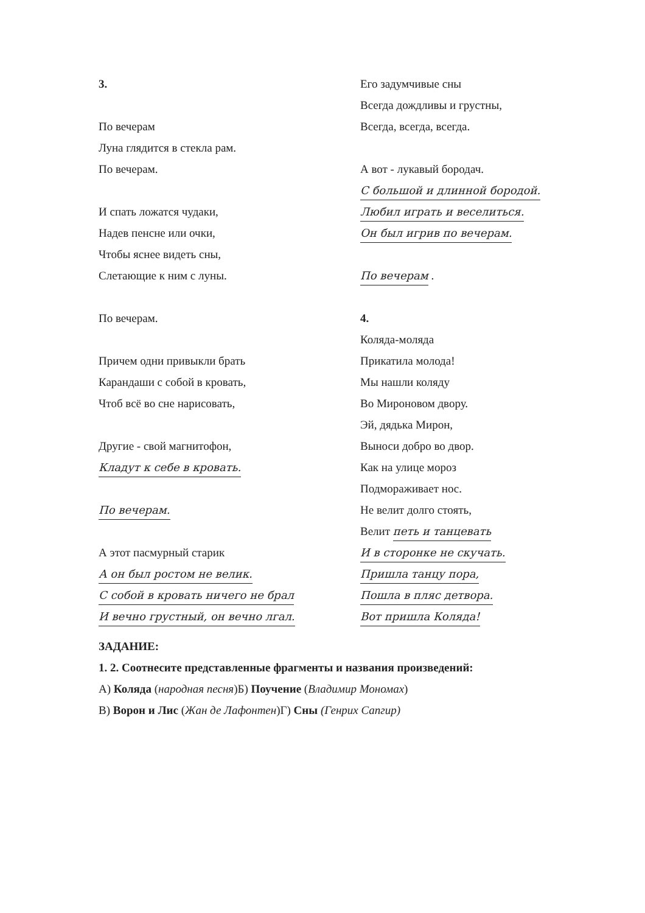3.
По вечерам
Луна глядится в стекла рам.
По вечерам.
И спать ложатся чудаки,
Надев пенсне или очки,
Чтобы яснее видеть сны,
Слетающие к ним с луны.
По вечерам.
Причем одни привыкли брать
Карандаши с собой в кровать,
Чтоб всё во сне нарисовать,
Другие - свой магнитофон,
Кладут к себе в кровать.
По вечерам.
А этот пасмурный старик
А он был ростом не велик.
С собой в кровать ничего не брал
И вечно грустный, он вечно лгал.
Его задумчивые сны
Всегда дождливы и грустны,
Всегда, всегда, всегда.
А вот - лукавый бородач.
С большой и длинной бородой.
Любил играть и веселиться.
Он был игрив по вечерам.
По вечерам .
4.
Коляда-моляда
Прикатила молода!
Мы нашли коляду
Во Мироновом двору.
Эй, дядька Мирон,
Выноси добро во двор.
Как на улице мороз
Подмораживает нос.
Не велит долго стоять,
Велит петь и танцевать
И в сторонке не скучать.
Пришла танцу пора,
Пошла в пляс детвора.
Вот пришла Коляда!
ЗАДАНИЕ:
1. 2. Соотнесите представленные фрагменты и названия произведений:
А) Коляда (народная песня) Б) Поучение (Владимир Мономах)
В) Ворон и Лис (Жан де Лафонтен)
Г) Сны (Генрих Сапгир)